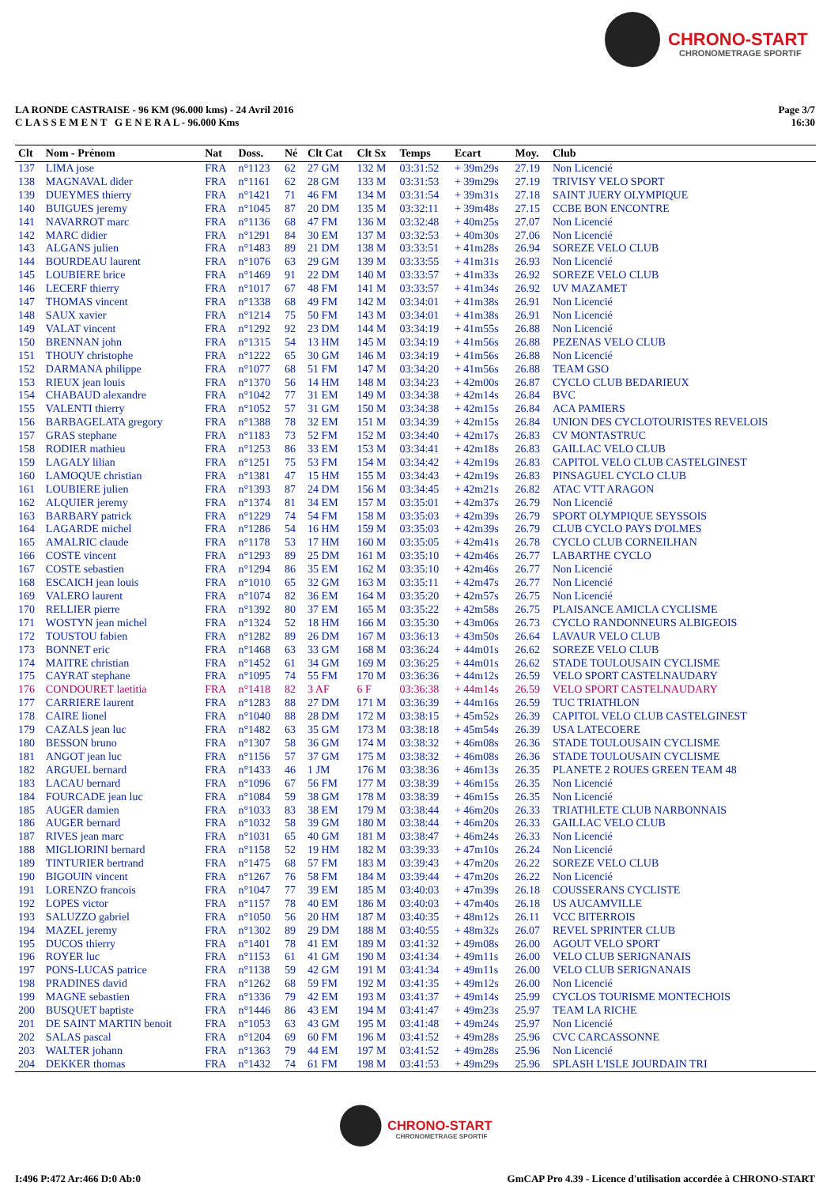CHRONO-START
CHRONOMETRAGE SPORTIF
LA RONDE CASTRAISE - 96 KM (96.000 kms) - 24 Avril 2016
C L A S S E M E N T G E N E R A L - 96.000 Kms
Page 3/7
16:30
| Clt | Nom - Prénom | Nat | Doss. | Né | Clt Cat | Clt Sx | Temps | Ecart | Moy. | Club |
| --- | --- | --- | --- | --- | --- | --- | --- | --- | --- | --- |
| 137 | LIMA jose | FRA | n°1123 | 62 | 27 GM | 132 M | 03:31:52 | + 39m29s | 27.19 | Non Licencié |
| 138 | MAGNAVAL dider | FRA | n°1161 | 62 | 28 GM | 133 M | 03:31:53 | + 39m29s | 27.19 | TRIVISY VELO SPORT |
| 139 | DUEYMES thierry | FRA | n°1421 | 71 | 46 FM | 134 M | 03:31:54 | + 39m31s | 27.18 | SAINT JUERY OLYMPIQUE |
| 140 | BUIGUES jeremy | FRA | n°1045 | 87 | 20 DM | 135 M | 03:32:11 | + 39m48s | 27.15 | CCBE BON ENCONTRE |
| 141 | NAVARROT marc | FRA | n°1136 | 68 | 47 FM | 136 M | 03:32:48 | + 40m25s | 27.07 | Non Licencié |
| 142 | MARC didier | FRA | n°1291 | 84 | 30 EM | 137 M | 03:32:53 | + 40m30s | 27.06 | Non Licencié |
| 143 | ALGANS julien | FRA | n°1483 | 89 | 21 DM | 138 M | 03:33:51 | + 41m28s | 26.94 | SOREZE VELO CLUB |
| 144 | BOURDEAU laurent | FRA | n°1076 | 63 | 29 GM | 139 M | 03:33:55 | + 41m31s | 26.93 | Non Licencié |
| 145 | LOUBIERE brice | FRA | n°1469 | 91 | 22 DM | 140 M | 03:33:57 | + 41m33s | 26.92 | SOREZE VELO CLUB |
| 146 | LECERF thierry | FRA | n°1017 | 67 | 48 FM | 141 M | 03:33:57 | + 41m34s | 26.92 | UV MAZAMET |
| 147 | THOMAS vincent | FRA | n°1338 | 68 | 49 FM | 142 M | 03:34:01 | + 41m38s | 26.91 | Non Licencié |
| 148 | SAUX xavier | FRA | n°1214 | 75 | 50 FM | 143 M | 03:34:01 | + 41m38s | 26.91 | Non Licencié |
| 149 | VALAT vincent | FRA | n°1292 | 92 | 23 DM | 144 M | 03:34:19 | + 41m55s | 26.88 | Non Licencié |
| 150 | BRENNAN john | FRA | n°1315 | 54 | 13 HM | 145 M | 03:34:19 | + 41m56s | 26.88 | PEZENAS VELO CLUB |
| 151 | THOUY christophe | FRA | n°1222 | 65 | 30 GM | 146 M | 03:34:19 | + 41m56s | 26.88 | Non Licencié |
| 152 | DARMANA philippe | FRA | n°1077 | 68 | 51 FM | 147 M | 03:34:20 | + 41m56s | 26.88 | TEAM GSO |
| 153 | RIEUX jean louis | FRA | n°1370 | 56 | 14 HM | 148 M | 03:34:23 | + 42m00s | 26.87 | CYCLO CLUB BEDARIEUX |
| 154 | CHABAUD alexandre | FRA | n°1042 | 77 | 31 EM | 149 M | 03:34:38 | + 42m14s | 26.84 | BVC |
| 155 | VALENTI thierry | FRA | n°1052 | 57 | 31 GM | 150 M | 03:34:38 | + 42m15s | 26.84 | ACA PAMIERS |
| 156 | BARBAGELATA gregory | FRA | n°1388 | 78 | 32 EM | 151 M | 03:34:39 | + 42m15s | 26.84 | UNION DES CYCLOTOURISTES REVELOIS |
| 157 | GRAS stephane | FRA | n°1183 | 73 | 52 FM | 152 M | 03:34:40 | + 42m17s | 26.83 | CV MONTASTRUC |
| 158 | RODIER mathieu | FRA | n°1253 | 86 | 33 EM | 153 M | 03:34:41 | + 42m18s | 26.83 | GAILLAC VELO CLUB |
| 159 | LAGALY lilian | FRA | n°1251 | 75 | 53 FM | 154 M | 03:34:42 | + 42m19s | 26.83 | CAPITOL VELO CLUB CASTELGINEST |
| 160 | LAMOQUE christian | FRA | n°1381 | 47 | 15 HM | 155 M | 03:34:43 | + 42m19s | 26.83 | PINSAGUEL CYCLO CLUB |
| 161 | LOUBIERE julien | FRA | n°1393 | 87 | 24 DM | 156 M | 03:34:45 | + 42m21s | 26.82 | ATAC VTT ARAGON |
| 162 | ALQUIER jeremy | FRA | n°1374 | 81 | 34 EM | 157 M | 03:35:01 | + 42m37s | 26.79 | Non Licencié |
| 163 | BARBARY patrick | FRA | n°1229 | 74 | 54 FM | 158 M | 03:35:03 | + 42m39s | 26.79 | SPORT OLYMPIQUE SEYSSOIS |
| 164 | LAGARDE michel | FRA | n°1286 | 54 | 16 HM | 159 M | 03:35:03 | + 42m39s | 26.79 | CLUB CYCLO PAYS D'OLMES |
| 165 | AMALRIC claude | FRA | n°1178 | 53 | 17 HM | 160 M | 03:35:05 | + 42m41s | 26.78 | CYCLO CLUB CORNEILHAN |
| 166 | COSTE vincent | FRA | n°1293 | 89 | 25 DM | 161 M | 03:35:10 | + 42m46s | 26.77 | LABARTHE CYCLO |
| 167 | COSTE sebastien | FRA | n°1294 | 86 | 35 EM | 162 M | 03:35:10 | + 42m46s | 26.77 | Non Licencié |
| 168 | ESCAICH jean louis | FRA | n°1010 | 65 | 32 GM | 163 M | 03:35:11 | + 42m47s | 26.77 | Non Licencié |
| 169 | VALERO laurent | FRA | n°1074 | 82 | 36 EM | 164 M | 03:35:20 | + 42m57s | 26.75 | Non Licencié |
| 170 | RELLIER pierre | FRA | n°1392 | 80 | 37 EM | 165 M | 03:35:22 | + 42m58s | 26.75 | PLAISANCE AMICLA CYCLISME |
| 171 | WOSTYN jean michel | FRA | n°1324 | 52 | 18 HM | 166 M | 03:35:30 | + 43m06s | 26.73 | CYCLO RANDONNEURS ALBIGEOIS |
| 172 | TOUSTOU fabien | FRA | n°1282 | 89 | 26 DM | 167 M | 03:36:13 | + 43m50s | 26.64 | LAVAUR VELO CLUB |
| 173 | BONNET eric | FRA | n°1468 | 63 | 33 GM | 168 M | 03:36:24 | + 44m01s | 26.62 | SOREZE VELO CLUB |
| 174 | MAITRE christian | FRA | n°1452 | 61 | 34 GM | 169 M | 03:36:25 | + 44m01s | 26.62 | STADE TOULOUSAIN CYCLISME |
| 175 | CAYRAT stephane | FRA | n°1095 | 74 | 55 FM | 170 M | 03:36:36 | + 44m12s | 26.59 | VELO SPORT CASTELNAUDARY |
| 176 | CONDOURET laetitia | FRA | n°1418 | 82 | 3 AF | 6 F | 03:36:38 | + 44m14s | 26.59 | VELO SPORT CASTELNAUDARY |
| 177 | CARRIERE laurent | FRA | n°1283 | 88 | 27 DM | 171 M | 03:36:39 | + 44m16s | 26.59 | TUC TRIATHLON |
| 178 | CAIRE lionel | FRA | n°1040 | 88 | 28 DM | 172 M | 03:38:15 | + 45m52s | 26.39 | CAPITOL VELO CLUB CASTELGINEST |
| 179 | CAZALS jean luc | FRA | n°1482 | 63 | 35 GM | 173 M | 03:38:18 | + 45m54s | 26.39 | USA LATECOERE |
| 180 | BESSON bruno | FRA | n°1307 | 58 | 36 GM | 174 M | 03:38:32 | + 46m08s | 26.36 | STADE TOULOUSAIN CYCLISME |
| 181 | ANGOT jean luc | FRA | n°1156 | 57 | 37 GM | 175 M | 03:38:32 | + 46m08s | 26.36 | STADE TOULOUSAIN CYCLISME |
| 182 | ARGUEL bernard | FRA | n°1433 | 46 | 1 JM | 176 M | 03:38:36 | + 46m13s | 26.35 | PLANETE 2 ROUES GREEN TEAM 48 |
| 183 | LACAU bernard | FRA | n°1096 | 67 | 56 FM | 177 M | 03:38:39 | + 46m15s | 26.35 | Non Licencié |
| 184 | FOURCADE jean luc | FRA | n°1084 | 59 | 38 GM | 178 M | 03:38:39 | + 46m15s | 26.35 | Non Licencié |
| 185 | AUGER damien | FRA | n°1033 | 83 | 38 EM | 179 M | 03:38:44 | + 46m20s | 26.33 | TRIATHLETE CLUB NARBONNAIS |
| 186 | AUGER bernard | FRA | n°1032 | 58 | 39 GM | 180 M | 03:38:44 | + 46m20s | 26.33 | GAILLAC VELO CLUB |
| 187 | RIVES jean marc | FRA | n°1031 | 65 | 40 GM | 181 M | 03:38:47 | + 46m24s | 26.33 | Non Licencié |
| 188 | MIGLIORINI bernard | FRA | n°1158 | 52 | 19 HM | 182 M | 03:39:33 | + 47m10s | 26.24 | Non Licencié |
| 189 | TINTURIER bertrand | FRA | n°1475 | 68 | 57 FM | 183 M | 03:39:43 | + 47m20s | 26.22 | SOREZE VELO CLUB |
| 190 | BIGOUIN vincent | FRA | n°1267 | 76 | 58 FM | 184 M | 03:39:44 | + 47m20s | 26.22 | Non Licencié |
| 191 | LORENZO francois | FRA | n°1047 | 77 | 39 EM | 185 M | 03:40:03 | + 47m39s | 26.18 | COUSSERANS CYCLISTE |
| 192 | LOPES victor | FRA | n°1157 | 78 | 40 EM | 186 M | 03:40:03 | + 47m40s | 26.18 | US AUCAMVILLE |
| 193 | SALUZZO gabriel | FRA | n°1050 | 56 | 20 HM | 187 M | 03:40:35 | + 48m12s | 26.11 | VCC BITERROIS |
| 194 | MAZEL jeremy | FRA | n°1302 | 89 | 29 DM | 188 M | 03:40:55 | + 48m32s | 26.07 | REVEL SPRINTER CLUB |
| 195 | DUCOS thierry | FRA | n°1401 | 78 | 41 EM | 189 M | 03:41:32 | + 49m08s | 26.00 | AGOUT VELO SPORT |
| 196 | ROYER luc | FRA | n°1153 | 61 | 41 GM | 190 M | 03:41:34 | + 49m11s | 26.00 | VELO CLUB SERIGNANAIS |
| 197 | PONS-LUCAS patrice | FRA | n°1138 | 59 | 42 GM | 191 M | 03:41:34 | + 49m11s | 26.00 | VELO CLUB SERIGNANAIS |
| 198 | PRADINES david | FRA | n°1262 | 68 | 59 FM | 192 M | 03:41:35 | + 49m12s | 26.00 | Non Licencié |
| 199 | MAGNE sebastien | FRA | n°1336 | 79 | 42 EM | 193 M | 03:41:37 | + 49m14s | 25.99 | CYCLOS TOURISME MONTECHOIS |
| 200 | BUSQUET baptiste | FRA | n°1446 | 86 | 43 EM | 194 M | 03:41:47 | + 49m23s | 25.97 | TEAM LA RICHE |
| 201 | DE SAINT MARTIN benoit | FRA | n°1053 | 63 | 43 GM | 195 M | 03:41:48 | + 49m24s | 25.97 | Non Licencié |
| 202 | SALAS pascal | FRA | n°1204 | 69 | 60 FM | 196 M | 03:41:52 | + 49m28s | 25.96 | CVC CARCASSONNE |
| 203 | WALTER johann | FRA | n°1363 | 79 | 44 EM | 197 M | 03:41:52 | + 49m28s | 25.96 | Non Licencié |
| 204 | DEKKER thomas | FRA | n°1432 | 74 | 61 FM | 198 M | 03:41:53 | + 49m29s | 25.96 | SPLASH L'ISLE JOURDAIN TRI |
CHRONO-START
CHRONOMETRAGE SPORTIF
I:496 P:472 Ar:466 D:0 Ab:0 GmCAP Pro 4.39 - Licence d'utilisation accordée à CHRONO-START